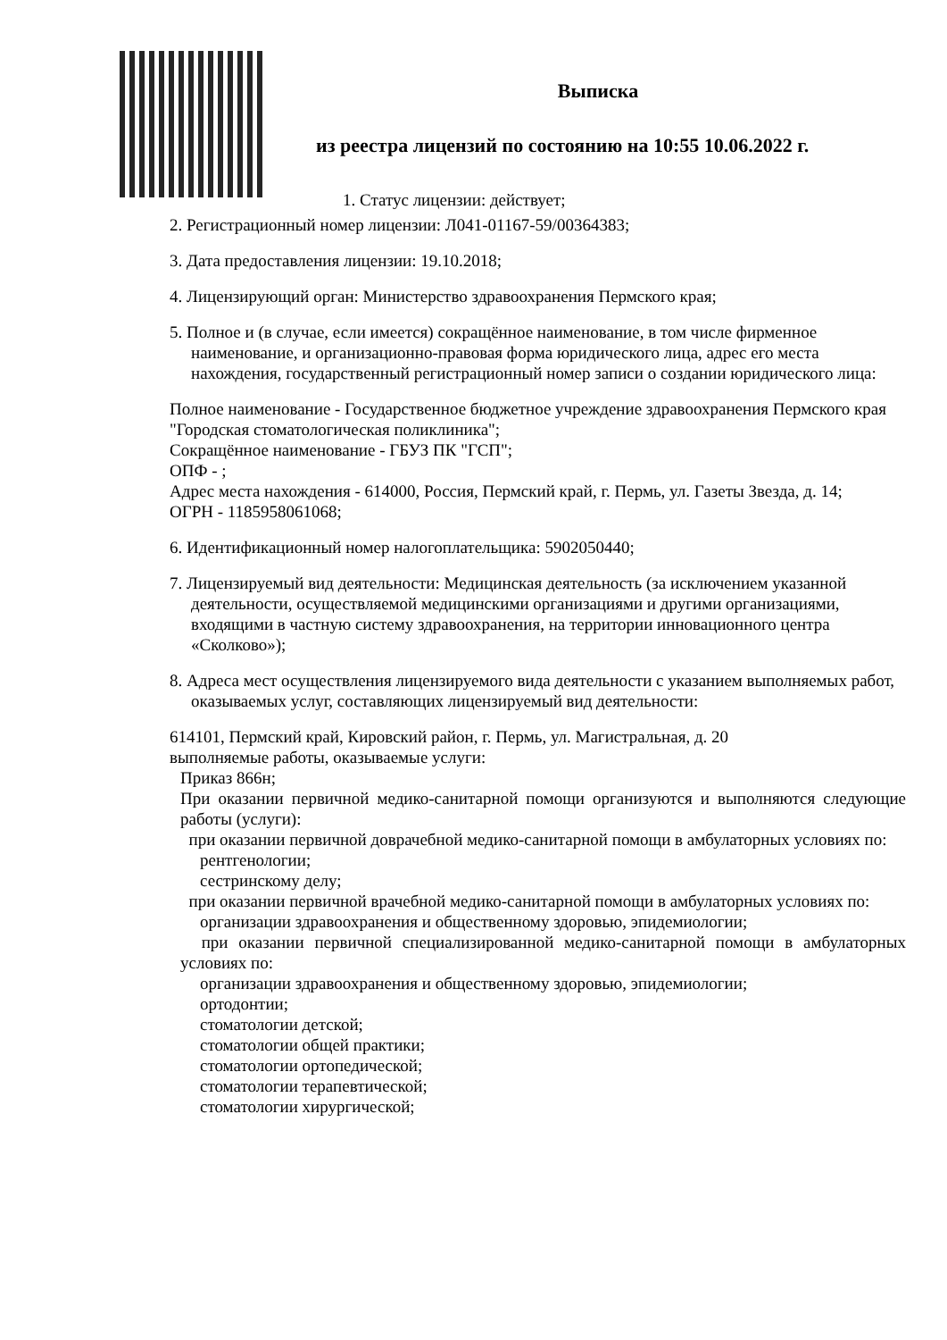Выписка
из реестра лицензий по состоянию на 10:55 10.06.2022 г.
1. Статус лицензии: действует;
2. Регистрационный номер лицензии: Л041-01167-59/00364383;
3. Дата предоставления лицензии: 19.10.2018;
4. Лицензирующий орган: Министерство здравоохранения Пермского края;
5. Полное и (в случае, если имеется) сокращённое наименование, в том числе фирменное наименование, и организационно-правовая форма юридического лица, адрес его места нахождения, государственный регистрационный номер записи о создании юридического лица:
Полное наименование - Государственное бюджетное учреждение здравоохранения Пермского края "Городская стоматологическая поликлиника";
Сокращённое наименование - ГБУЗ ПК "ГСП";
ОПФ - ;
Адрес места нахождения - 614000, Россия, Пермский край, г. Пермь, ул. Газеты Звезда, д. 14;
ОГРН - 1185958061068;
6. Идентификационный номер налогоплательщика: 5902050440;
7. Лицензируемый вид деятельности: Медицинская деятельность (за исключением указанной деятельности, осуществляемой медицинскими организациями и другими организациями, входящими в частную систему здравоохранения, на территории инновационного центра «Сколково»);
8. Адреса мест осуществления лицензируемого вида деятельности с указанием выполняемых работ, оказываемых услуг, составляющих лицензируемый вид деятельности:
614101, Пермский край, Кировский район, г. Пермь, ул. Магистральная, д. 20
выполняемые работы, оказываемые услуги:
Приказ 866н;
При оказании первичной медико-санитарной помощи организуются и выполняются следующие работы (услуги):
при оказании первичной доврачебной медико-санитарной помощи в амбулаторных условиях по:
рентгенологии;
сестринскому делу;
при оказании первичной врачебной медико-санитарной помощи в амбулаторных условиях по:
организации здравоохранения и общественному здоровью, эпидемиологии;
при оказании первичной специализированной медико-санитарной помощи в амбулаторных условиях по:
организации здравоохранения и общественному здоровью, эпидемиологии;
ортодонтии;
стоматологии детской;
стоматологии общей практики;
стоматологии ортопедической;
стоматологии терапевтической;
стоматологии хирургической;